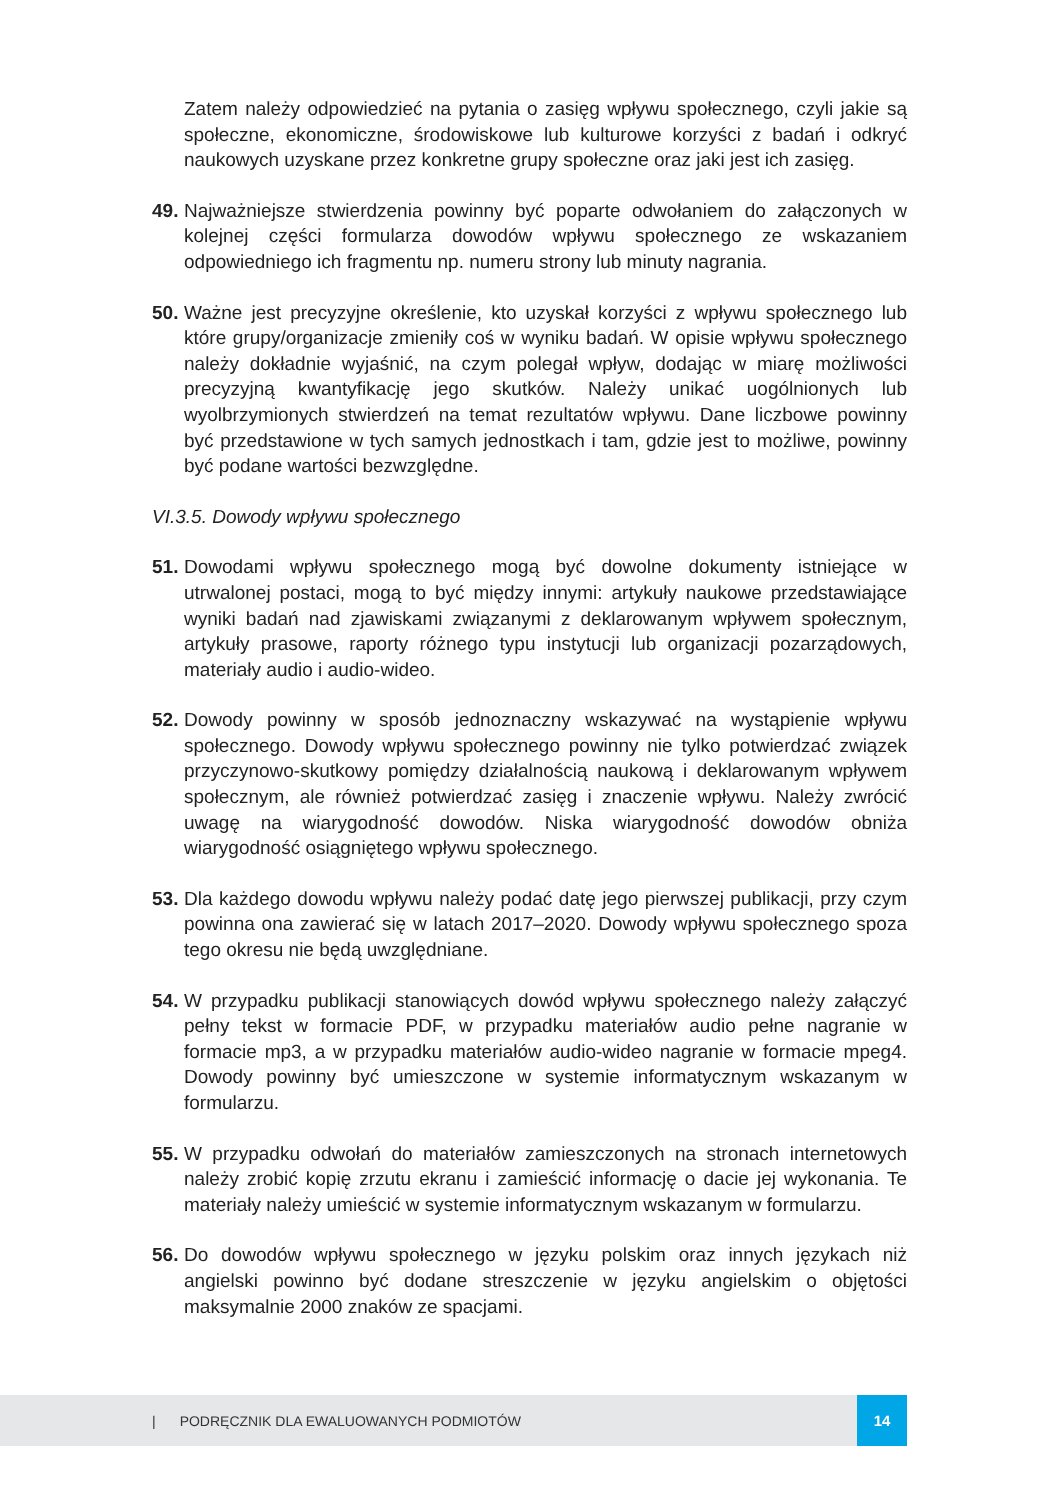Zatem należy odpowiedzieć na pytania o zasięg wpływu społecznego, czyli jakie są społeczne, ekonomiczne, środowiskowe lub kulturowe korzyści z badań i odkryć naukowych uzyskane przez konkretne grupy społeczne oraz jaki jest ich zasięg.
49.
Najważniejsze stwierdzenia powinny być poparte odwołaniem do załączonych w kolejnej części formularza dowodów wpływu społecznego ze wskazaniem odpowiedniego ich fragmentu np. numeru strony lub minuty nagrania.
50.
Ważne jest precyzyjne określenie, kto uzyskał korzyści z wpływu społecznego lub które grupy/organizacje zmieniły coś w wyniku badań. W opisie wpływu społecznego należy dokładnie wyjaśnić, na czym polegał wpływ, dodając w miarę możliwości precyzyjną kwantyfikację jego skutków. Należy unikać uogólnionych lub wyolbrzymionych stwierdzeń na temat rezultatów wpływu. Dane liczbowe powinny być przedstawione w tych samych jednostkach i tam, gdzie jest to możliwe, powinny być podane wartości bezwzględne.
VI.3.5. Dowody wpływu społecznego
51.
Dowodami wpływu społecznego mogą być dowolne dokumenty istniejące w utrwalonej postaci, mogą to być między innymi: artykuły naukowe przedstawiające wyniki badań nad zjawiskami związanymi z deklarowanym wpływem społecznym, artykuły prasowe, raporty różnego typu instytucji lub organizacji pozarządowych, materiały audio i audio-wideo.
52.
Dowody powinny w sposób jednoznaczny wskazywać na wystąpienie wpływu społecznego. Dowody wpływu społecznego powinny nie tylko potwierdzać związek przyczynowo-skutkowy pomiędzy działalnością naukową i deklarowanym wpływem społecznym, ale również potwierdzać zasięg i znaczenie wpływu. Należy zwrócić uwagę na wiarygodność dowodów. Niska wiarygodność dowodów obniża wiarygodność osiągniętego wpływu społecznego.
53.
Dla każdego dowodu wpływu należy podać datę jego pierwszej publikacji, przy czym powinna ona zawierać się w latach 2017–2020. Dowody wpływu społecznego spoza tego okresu nie będą uwzględniane.
54.
W przypadku publikacji stanowiących dowód wpływu społecznego należy załączyć pełny tekst w formacie PDF, w przypadku materiałów audio pełne nagranie w formacie mp3, a w przypadku materiałów audio-wideo nagranie w formacie mpeg4. Dowody powinny być umieszczone w systemie informatycznym wskazanym w formularzu.
55.
W przypadku odwołań do materiałów zamieszczonych na stronach internetowych należy zrobić kopię zrzutu ekranu i zamieścić informację o dacie jej wykonania. Te materiały należy umieścić w systemie informatycznym wskazanym w formularzu.
56.
Do dowodów wpływu społecznego w języku polskim oraz innych językach niż angielski powinno być dodane streszczenie w języku angielskim o objętości maksymalnie 2000 znaków ze spacjami.
| PODRĘCZNIK DLA EWALUOWANYCH PODMIOTÓW 14